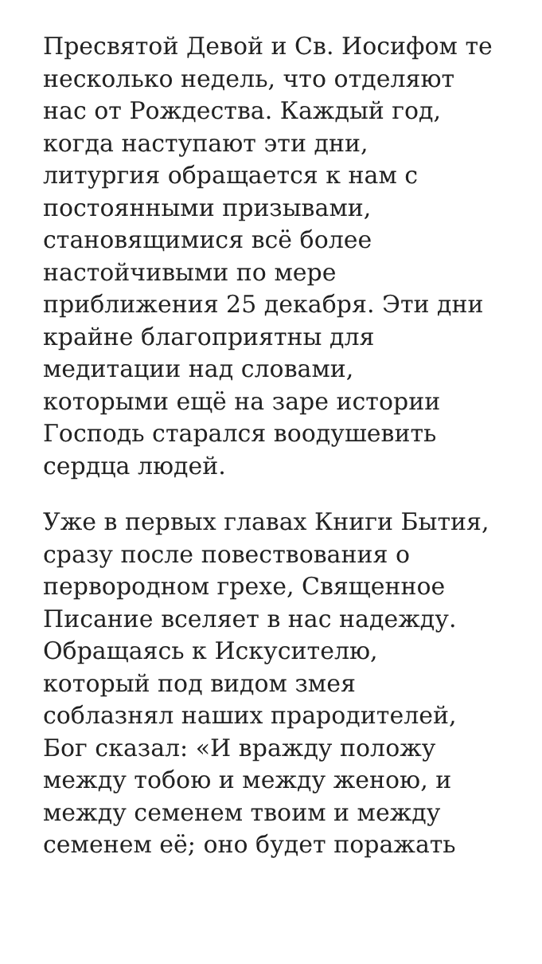Пресвятой Девой и Св. Иосифом те
несколько недель, что отделяют
нас от Рождества. Каждый год,
когда наступают эти дни,
литургия обращается к нам с
постоянными призывами,
становящимися всё более
настойчивыми по мере
приближения 25 декабря. Эти дни
крайне благоприятны для
медитации над словами,
которыми ещё на заре истории
Господь старался воодушевить
сердца людей.
Уже в первых главах Книги Бытия,
сразу после повествования о
первородном грехе, Священное
Писание вселяет в нас надежду.
Обращаясь к Искусителю,
который под видом змея
соблазнял наших прародителей,
Бог сказал: «И вражду положу
между тобою и между женою, и
между семенем твоим и между
семенем её; оно будет поражать